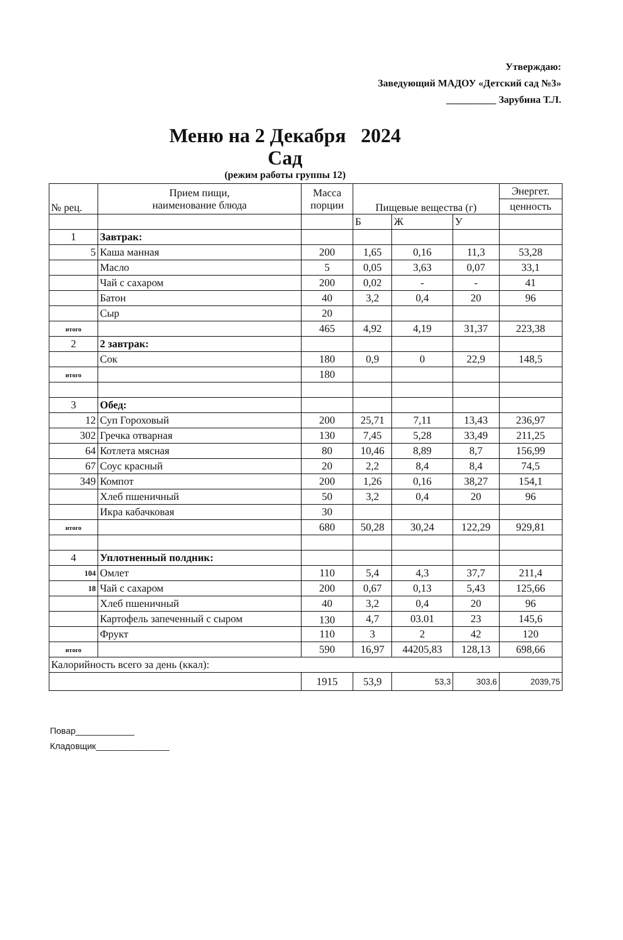Утверждаю:
Заведующий МАДОУ «Детский сад №3»
__________ Зарубина Т.Л.
Меню на 2 Декабря 2024
Сад
(режим работы группы 12)
| № рец. | Прием пищи, наименование блюда | Масса порции | Пищевые вещества (г) | | | Энергет. |
| --- | --- | --- | --- | --- | --- | --- |
| | | | | | | ценность |
| | | | Б | Ж | У | |
| 1 | Завтрак: | | | | | |
| 5 | Каша манная | 200 | 1,65 | 0,16 | 11,3 | 53,28 |
| | Масло | 5 | 0,05 | 3,63 | 0,07 | 33,1 |
| | Чай с сахаром | 200 | 0,02 | - | - | 41 |
| | Батон | 40 | 3,2 | 0,4 | 20 | 96 |
| | Сыр | 20 | | | | |
| итого | | 465 | 4,92 | 4,19 | 31,37 | 223,38 |
| 2 | 2 завтрак: | | | | | |
| | Сок | 180 | 0,9 | 0 | 22,9 | 148,5 |
| итого | | 180 | | | | |
| 3 | Обед: | | | | | |
| 12 | Суп Гороховый | 200 | 25,71 | 7,11 | 13,43 | 236,97 |
| 302 | Гречка отварная | 130 | 7,45 | 5,28 | 33,49 | 211,25 |
| 64 | Котлета мясная | 80 | 10,46 | 8,89 | 8,7 | 156,99 |
| 67 | Соус красный | 20 | 2,2 | 8,4 | 8,4 | 74,5 |
| 349 | Компот | 200 | 1,26 | 0,16 | 38,27 | 154,1 |
| | Хлеб пшеничный | 50 | 3,2 | 0,4 | 20 | 96 |
| | Икра кабачковая | 30 | | | | |
| итого | | 680 | 50,28 | 30,24 | 122,29 | 929,81 |
| 4 | Уплотненный полдник: | | | | | |
| 104 | Омлет | 110 | 5,4 | 4,3 | 37,7 | 211,4 |
| 18 | Чай с сахаром | 200 | 0,67 | 0,13 | 5,43 | 125,66 |
| | Хлеб пшеничный | 40 | 3,2 | 0,4 | 20 | 96 |
| | Картофель запеченный с сыром | 130 | 4,7 | 03.01 | 23 | 145,6 |
| | Фрукт | 110 | 3 | 2 | 42 | 120 |
| итого | | 590 | 16,97 | 44205,83 | 128,13 | 698,66 |
| Калорийность всего за день (ккал): | | | | | | |
| | | 1915 | 53,9 | 53,3 | 303,6 | 2039,75 |
Повар____________
Кладовщик_______________